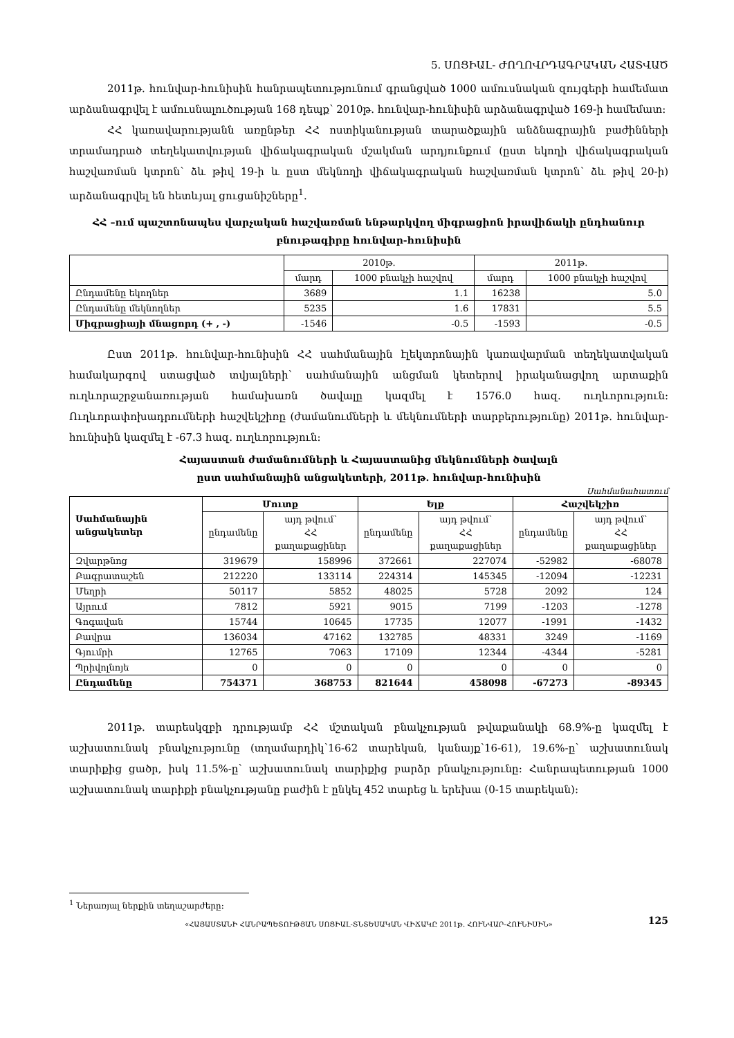5. ՍՈՑԻԱԼ- ԺՈՂՈՎՐԴԱԳՐԱԿԱՆ ՀԱՏՎԱԾ
2011թ. հունվար-հունիսին հանրապետությունում գրանցված 1000 ամուսնական զույգերի համեմատ արձանագրվել է ամուսնալուծության 168 դեպք՝ 2010թ. հունվար-հունիսին արձանագրված 169-ի համեմատ:
ՀՀ կառավարությանն առընթեր ՀՀ ոստիկանության տարածքային անձնագրային բաժինների տրամադրած տեղեկատվության վիճակագրական մշակման արդյունքում (ըստ եկողի վիճակագրական հաշվառման կտրոն՝ ձև թիվ 19-ի և ըստ մեկնողի վիճակագրական հաշվառման կտրոն՝ ձև թիվ 20-ի) արձանագրվել են հետևյալ ցուցանիշները<sup>1</sup>.
ՀՀ –ում պաշտոնապես վարչական հաշվառման ենթարկվող միգրացիոն իրավիճակի ընդհանուր բնութագիրը հունվար-հունիսին
| | 2010թ. | | 2011թ. | |
| --- | --- | --- | --- | --- |
| | մարդ | 1000 բնակչի հաշվով | մարդ | 1000 բնակչի հաշվով |
| Ընդամենը եկողներ | 3689 | 1.1 | 16238 | 5.0 |
| Ընդամենը մեկնողներ | 5235 | 1.6 | 17831 | 5.5 |
| Միգրացիայի մնացորդ (+ , -) | -1546 | -0.5 | -1593 | -0.5 |
Ըստ 2011թ. հունվար-հունիսին ՀՀ սահմանային էլեկտրոնային կառավարման տեղեկատվական համակարգով ստացված տվյալների՝ սահմանային անցման կետերով իրականացվող արտաքին ուղևորաշրջանառության համախառն ծավալը կազմել է 1576.0 հազ. ուղևորություն: Ուղևորափոխադրումների հաշվեկշիռը (ժամանումների և մեկնումների տարբերությունը) 2011թ. հունվար-հունիսին կազմել է -67.3 հազ. ուղևորություն:
Հայաստան ժամանումների և Հայաստանից մեկնումների ծավալն
ըստ սահմանային անցակետերի, 2011թ. հունվար-հունիսին
Սահմանահատում
| Սահմանային անցակետեր | Մուտք | | Ելք | | Հաշվեկշիռ | |
| --- | --- | --- | --- | --- | --- | --- |
| | ընդամենը | այդ թվում՝ ՀՀ քաղաքացիներ | ընդամենը | այդ թվում՝ ՀՀ քաղաքացիներ | ընդամենը | այդ թվում՝ ՀՀ քաղաքացիներ |
| Զվարթնոց | 319679 | 158996 | 372661 | 227074 | -52982 | -68078 |
| Բագրատաշեն | 212220 | 133114 | 224314 | 145345 | -12094 | -12231 |
| Մեղրի | 50117 | 5852 | 48025 | 5728 | 2092 | 124 |
| Այրում | 7812 | 5921 | 9015 | 7199 | -1203 | -1278 |
| Գոգավան | 15744 | 10645 | 17735 | 12077 | -1991 | -1432 |
| Բավրա | 136034 | 47162 | 132785 | 48331 | 3249 | -1169 |
| Գյումրի | 12765 | 7063 | 17109 | 12344 | -4344 | -5281 |
| Պրիվոլնոյե | 0 | 0 | 0 | 0 | 0 | 0 |
| Ընդամենը | 754371 | 368753 | 821644 | 458098 | -67273 | -89345 |
2011թ. տարեսկզբի դրությամբ ՀՀ մշտական բնակչության թվաքանակի 68.9%-ը կազմել է աշխատունակ բնակչությունը (տղամարդիկ՝16-62 տարեկան, կանայք՝16-61), 19.6%-ը՝ աշխատունակ տարիքից ցածր, իսկ 11.5%-ը՝ աշխատունակ տարիքից բարձր բնակչությունը: Հանրապետության 1000 աշխատունակ տարիքի բնակչությանը բաժին է ընկել 452 տարեց և երեխա (0-15 տարեկան):
<sup>1</sup> Ներառյալ ներքին տեղաշարժերը:
«ՀԱՅԱՍՏԱՆԻ ՀԱՆՐԱՊԵՏՈՒԹՅԱՆ ՍՈՑԻԱԼ-ՏՆՏԵՍԱԿԱՆ ՎԻՃԱԿԸ 2011թ. ՀՈՒՆՎԱՐ-ՀՈՒՆԻՍԻՆ» 125